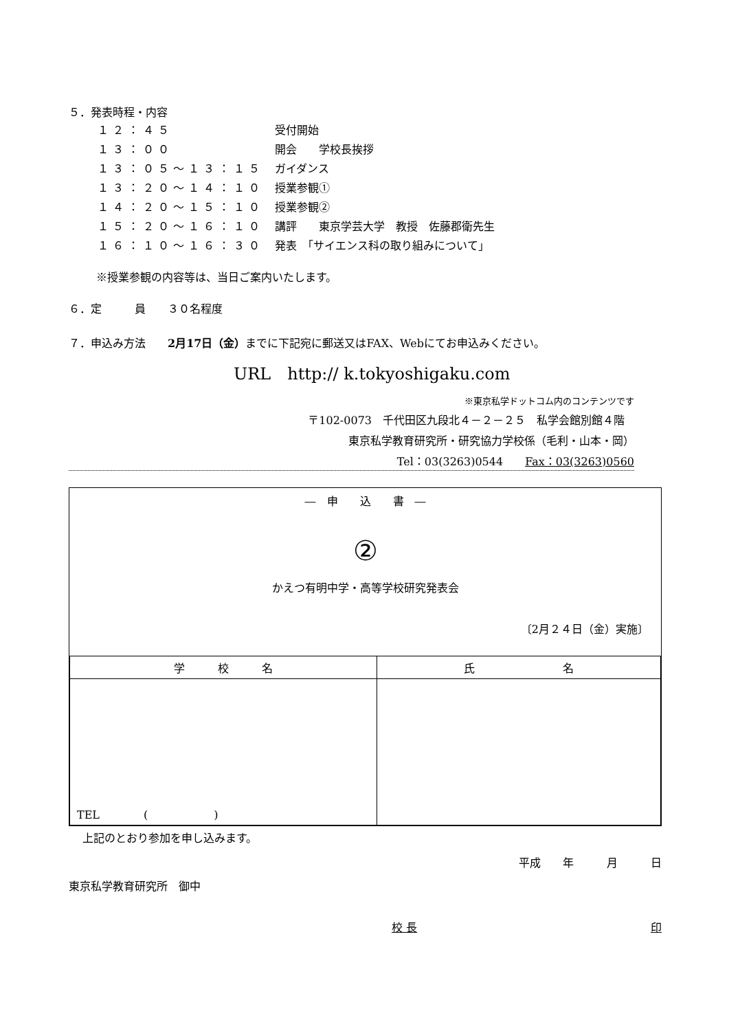５．発表時程・内容
| １２：４５ | 受付開始 |
| １３：００ | 開会 学校長挨拶 |
| １３：０５〜１３：１５ | ガイダンス |
| １３：２０〜１４：１０ | 授業参観① |
| １４：２０〜１５：１０ | 授業参観② |
| １５：２０〜１６：１０ | 講評 東京学芸大学 教授 佐藤郡衛先生 |
| １６：１０〜１６：３０ | 発表 「サイエンス科の取り組みについて」 |
※授業参観の内容等は、当日ご案内いたします。
６．定　　　員　　３０名程度
７．申込み方法　　2月17日（金）までに下記宛に郵送又はFAX、Webにてお申込みください。
URL　http:// k.tokyoshigaku.com
※東京私学ドットコム内のコンテンツです
〒102-0073　千代田区九段北４－２－２５　私学会館別館４階
東京私学教育研究所・研究協力学校係（毛利・山本・岡）
Tel：03(3263)0544　　Fax：03(3263)0560
―　申　　込　　書　―
②
かえつ有明中学・高等学校研究発表会
〔2月２４日（金）実施〕
| 学 校 名 | 氏 名 |
| --- | --- |
| TEL ( ) | |
上記のとおり参加を申し込みます。
平成　　年　　　月　　　日
東京私学教育研究所　御中
校 長 印